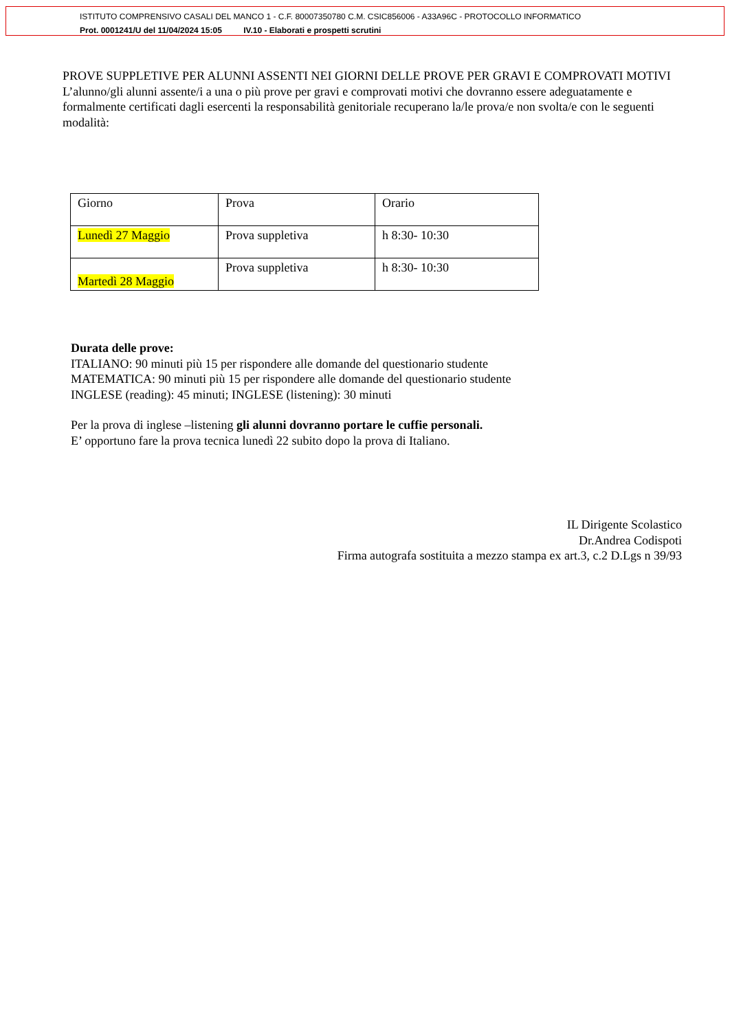ISTITUTO COMPRENSIVO CASALI DEL MANCO 1 - C.F. 80007350780 C.M. CSIC856006 - A33A96C - PROTOCOLLO INFORMATICO
Prot. 0001241/U del 11/04/2024 15:05 IV.10 - Elaborati e prospetti scrutini
PROVE SUPPLETIVE PER ALUNNI ASSENTI NEI GIORNI DELLE PROVE PER GRAVI E COMPROVATI MOTIVI
L’alunno/gli alunni assente/i a una o più prove per gravi e comprovati motivi che dovranno essere adeguatamente e formalmente certificati dagli esercenti la responsabilità genitoriale recuperano la/le prova/e non svolta/e con le seguenti modalità:
| Giorno | Prova | Orario |
| Lunedì 27 Maggio | Prova suppletiva | h 8:30- 10:30 |
| Martedì 28 Maggio | Prova suppletiva | h 8:30- 10:30 |
Durata delle prove:
ITALIANO: 90 minuti più 15 per rispondere alle domande del questionario studente
MATEMATICA: 90 minuti più 15 per rispondere alle domande del questionario studente
INGLESE (reading): 45 minuti; INGLESE (listening): 30 minuti
Per la prova di inglese –listening gli alunni dovranno portare le cuffie personali.
E’ opportuno fare la prova tecnica lunedì 22 subito dopo la prova di Italiano.
IL Dirigente Scolastico
Dr.Andrea Codispoti
Firma autografa sostituita a mezzo stampa ex art.3, c.2 D.Lgs n 39/93